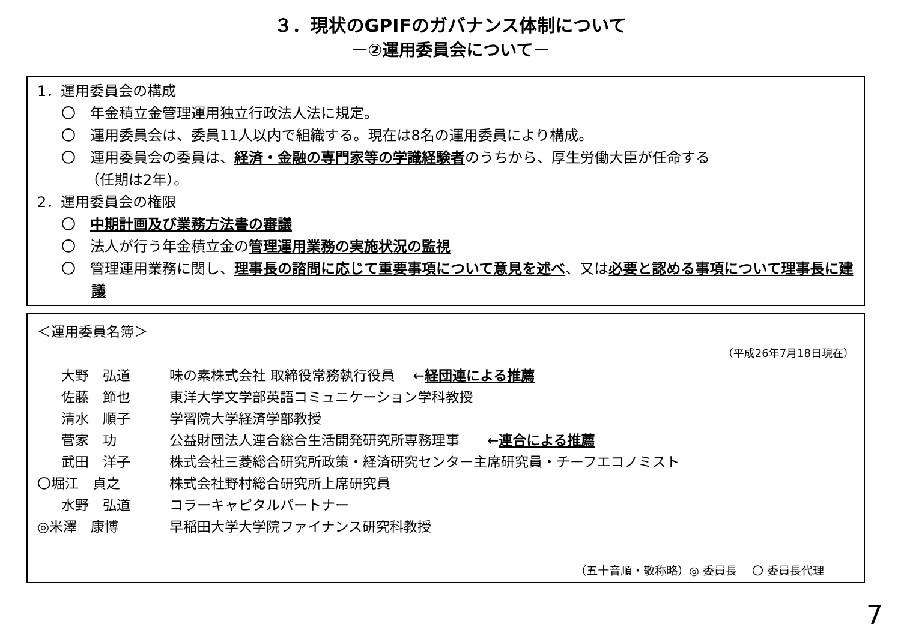３．現状のGPIFのガバナンス体制について
－②運用委員会について－
1．運用委員会の構成
〇　年金積立金管理運用独立行政法人法に規定。
〇　運用委員会は、委員11人以内で組織する。現在は8名の運用委員により構成。
〇　運用委員会の委員は、経済・金融の専門家等の学識経験者のうちから、厚生労働大臣が任命する
（任期は2年）。
2．運用委員会の権限
〇　中期計画及び業務方法書の審議
〇　法人が行う年金積立金の管理運用業務の実施状況の監視
〇　管理運用業務に関し、理事長の諮問に応じて重要事項について意見を述べ、又は必要と認める事項について理事長に建議
＜運用委員名簿＞
（平成26年7月18日現在）
大野　弘道 味の素株式会社 取締役常務執行役員　 ←経団連による推薦
佐藤　節也 東洋大学文学部英語コミュニケーション学科教授
清水　順子 学習院大学経済学部教授
菅家　功 公益財団法人連合総合生活開発研究所専務理事　　←連合による推薦
武田　洋子 株式会社三菱総合研究所政策・経済研究センター主席研究員・チーフエコノミスト
〇堀江　貞之 株式会社野村総合研究所上席研究員
水野　弘道 コラーキャピタルパートナー
◎米澤　康博 早稲田大学大学院ファイナンス研究科教授
（五十音順・敬称略）◎ 委員長　 〇 委員長代理
7